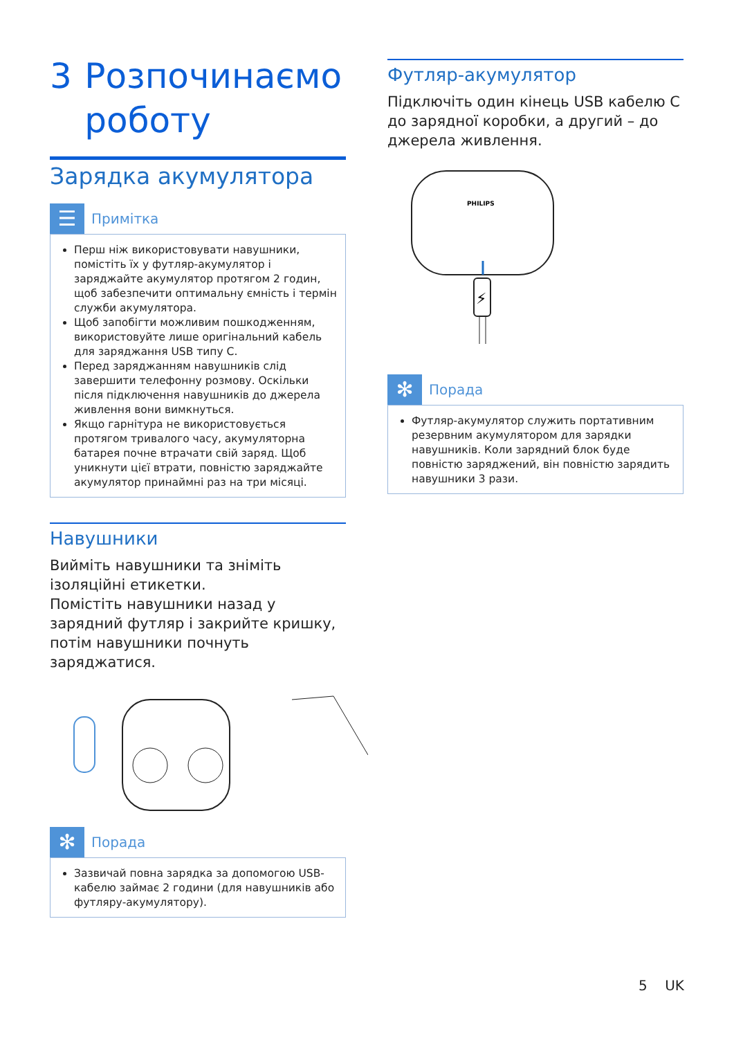3 Розпочинаємо роботу
Зарядка акумулятора
☰
Примітка
Перш ніж використовувати навушники, помістіть їх у футляр-акумулятор і заряджайте акумулятор протягом 2 годин, щоб забезпечити оптимальну ємність і термін служби акумулятора.
Щоб запобігти можливим пошкодженням, використовуйте лише оригінальний кабель для заряджання USB типу C.
Перед заряджанням навушників слід завершити телефонну розмову. Оскільки після підключення навушників до джерела живлення вони вимкнуться.
Якщо гарнітура не використовується протягом тривалого часу, акумуляторна батарея почне втрачати свій заряд. Щоб уникнути цієї втрати, повністю заряджайте акумулятор принаймні раз на три місяці.
Навушники
Вийміть навушники та зніміть ізоляційні етикетки.
Помістіть навушники назад у зарядний футляр і закрийте кришку, потім навушники почнуть заряджатися.
✻
Порада
Зазвичай повна зарядка за допомогою USB-кабелю займає 2 години (для навушників або футляру-акумулятору).
Футляр-акумулятор
Підключіть один кінець USB кабелю C до зарядної коробки, а другий – до джерела живлення.
PHILIPS
⚡
✻
Порада
Футляр-акумулятор служить портативним резервним акумулятором для зарядки навушників. Коли зарядний блок буде повністю заряджений, він повністю зарядить навушники 3 рази.
5 UK